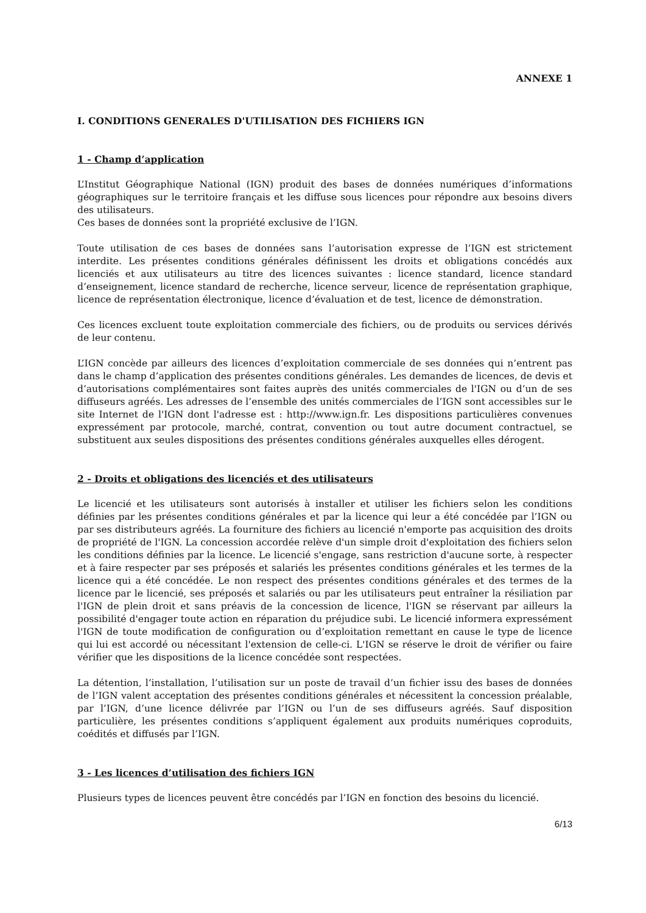ANNEXE 1
I. CONDITIONS GENERALES D'UTILISATION DES FICHIERS IGN
1 - Champ d’application
L’Institut Géographique National (IGN) produit des bases de données numériques d’informations géographiques sur le territoire français et les diffuse sous licences pour répondre aux besoins divers des utilisateurs.
Ces bases de données sont la propriété exclusive de l’IGN.
Toute utilisation de ces bases de données sans l’autorisation expresse de l’IGN est strictement interdite. Les présentes conditions générales définissent les droits et obligations concédés aux licenciés et aux utilisateurs au titre des licences suivantes : licence standard, licence standard d’enseignement, licence standard de recherche, licence serveur, licence de représentation graphique, licence de représentation électronique, licence d’évaluation et de test, licence de démonstration.
Ces licences excluent toute exploitation commerciale des fichiers, ou de produits ou services dérivés de leur contenu.
L’IGN concède par ailleurs des licences d’exploitation commerciale de ses données qui n’entrent pas dans le champ d’application des présentes conditions générales. Les demandes de licences, de devis et d’autorisations complémentaires sont faites auprès des unités commerciales de l'IGN ou d’un de ses diffuseurs agréés. Les adresses de l’ensemble des unités commerciales de l’IGN sont accessibles sur le site Internet de l'IGN dont l'adresse est : http://www.ign.fr. Les dispositions particulières convenues expressément par protocole, marché, contrat, convention ou tout autre document contractuel, se substituent aux seules dispositions des présentes conditions générales auxquelles elles dérogent.
2 - Droits et obligations des licenciés et des utilisateurs
Le licencié et les utilisateurs sont autorisés à installer et utiliser les fichiers selon les conditions définies par les présentes conditions générales et par la licence qui leur a été concédée par l’IGN ou par ses distributeurs agréés. La fourniture des fichiers au licencié n'emporte pas acquisition des droits de propriété de l'IGN. La concession accordée relève d'un simple droit d'exploitation des fichiers selon les conditions définies par la licence. Le licencié s'engage, sans restriction d'aucune sorte, à respecter et à faire respecter par ses préposés et salariés les présentes conditions générales et les termes de la licence qui a été concédée. Le non respect des présentes conditions générales et des termes de la licence par le licencié, ses préposés et salariés ou par les utilisateurs peut entraîner la résiliation par l'IGN de plein droit et sans préavis de la concession de licence, l'IGN se réservant par ailleurs la possibilité d'engager toute action en réparation du préjudice subi. Le licencié informera expressément l'IGN de toute modification de configuration ou d’exploitation remettant en cause le type de licence qui lui est accordé ou nécessitant l'extension de celle-ci. L'IGN se réserve le droit de vérifier ou faire vérifier que les dispositions de la licence concédée sont respectées.
La détention, l’installation, l’utilisation sur un poste de travail d’un fichier issu des bases de données de l’IGN valent acceptation des présentes conditions générales et nécessitent la concession préalable, par l’IGN, d’une licence délivrée par l’IGN ou l’un de ses diffuseurs agréés. Sauf disposition particulière, les présentes conditions s’appliquent également aux produits numériques coproduits, coédités et diffusés par l’IGN.
3 - Les licences d’utilisation des fichiers IGN
Plusieurs types de licences peuvent être concédés par l’IGN en fonction des besoins du licencié.
6/13